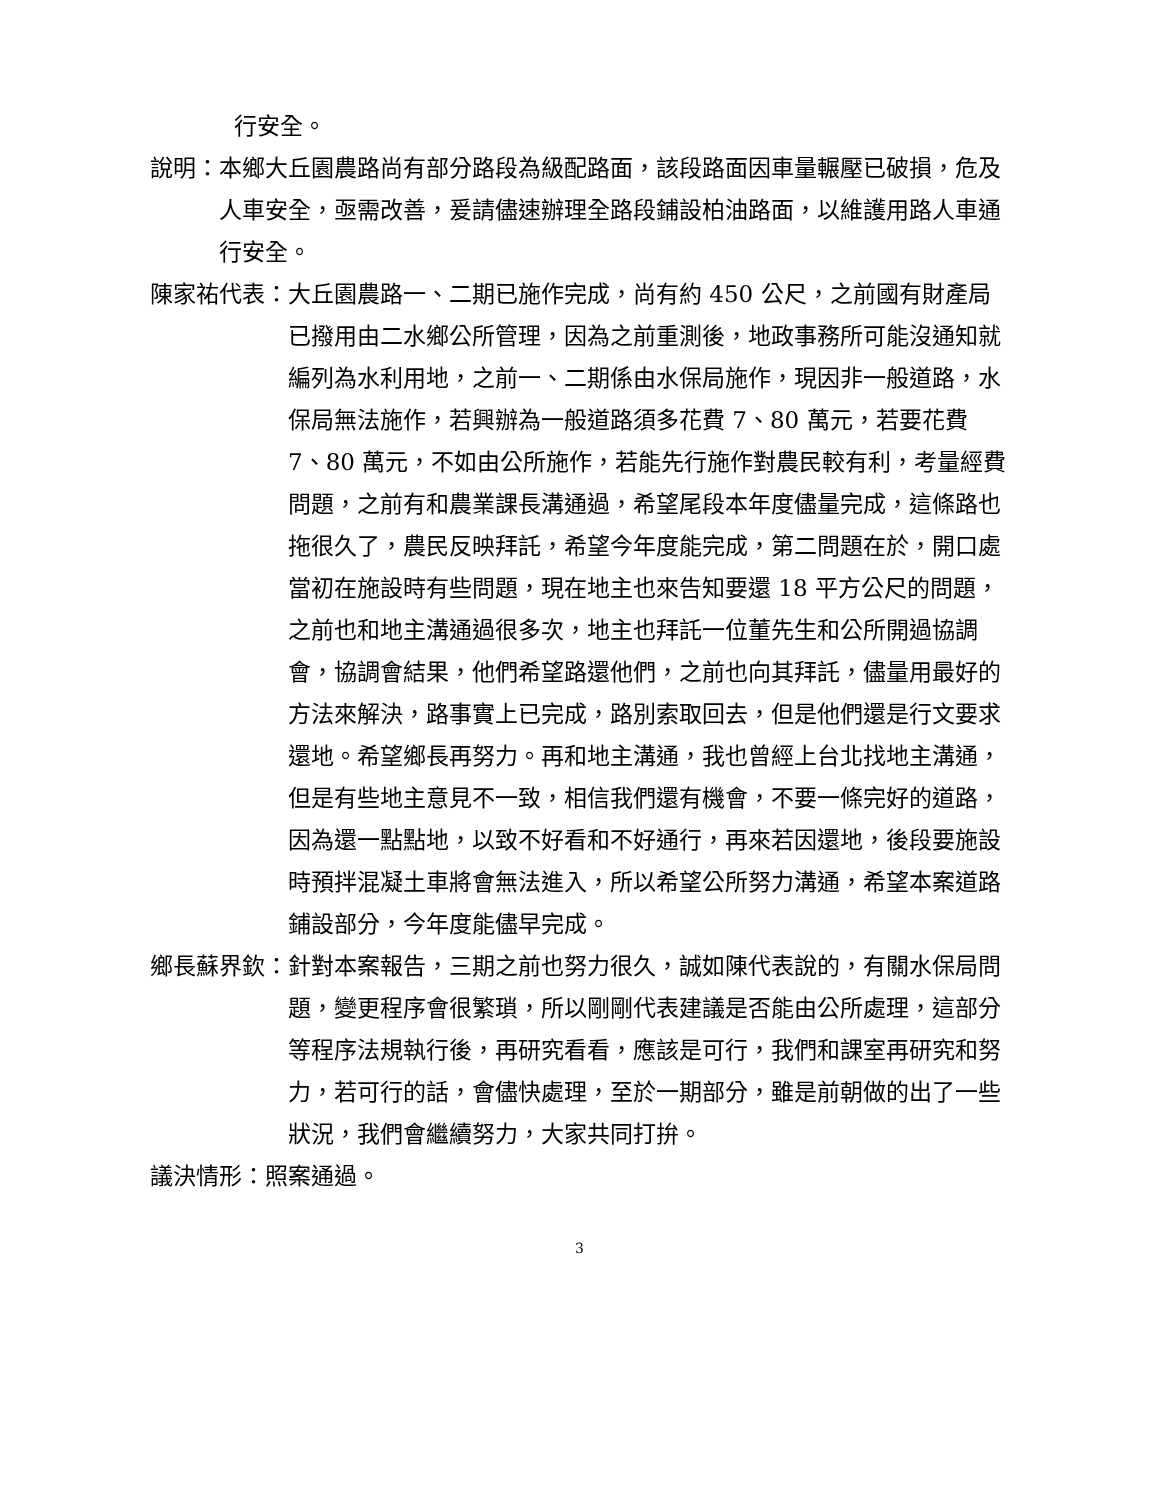行安全。
說明： 本鄉大丘園農路尚有部分路段為級配路面，該段路面因車量輾壓已破損，危及人車安全，亟需改善，爰請儘速辦理全路段鋪設柏油路面，以維護用路人車通行安全。
陳家祐代表： 大丘園農路一、二期已施作完成，尚有約 450 公尺，之前國有財產局已撥用由二水鄉公所管理，因為之前重測後，地政事務所可能沒通知就編列為水利用地，之前一、二期係由水保局施作，現因非一般道路，水保局無法施作，若興辦為一般道路須多花費 7、80 萬元，若要花費 7、80 萬元，不如由公所施作，若能先行施作對農民較有利，考量經費問題，之前有和農業課長溝通過，希望尾段本年度儘量完成，這條路也拖很久了，農民反映拜託，希望今年度能完成，第二問題在於，開口處當初在施設時有些問題，現在地主也來告知要還 18 平方公尺的問題，之前也和地主溝通過很多次，地主也拜託一位董先生和公所開過協調會，協調會結果，他們希望路還他們，之前也向其拜託，儘量用最好的方法來解決，路事實上已完成，路別索取回去，但是他們還是行文要求還地。希望鄉長再努力。再和地主溝通，我也曾經上台北找地主溝通，但是有些地主意見不一致，相信我們還有機會，不要一條完好的道路，因為還一點點地，以致不好看和不好通行，再來若因還地，後段要施設時預拌混凝土車將會無法進入，所以希望公所努力溝通，希望本案道路鋪設部分，今年度能儘早完成。
鄉長蘇界欽： 針對本案報告，三期之前也努力很久，誠如陳代表說的，有關水保局問題，變更程序會很繁瑣，所以剛剛代表建議是否能由公所處理，這部分等程序法規執行後，再研究看看，應該是可行，我們和課室再研究和努力，若可行的話，會儘快處理，至於一期部分，雖是前朝做的出了一些狀況，我們會繼續努力，大家共同打拚。
議決情形：照案通過。
3